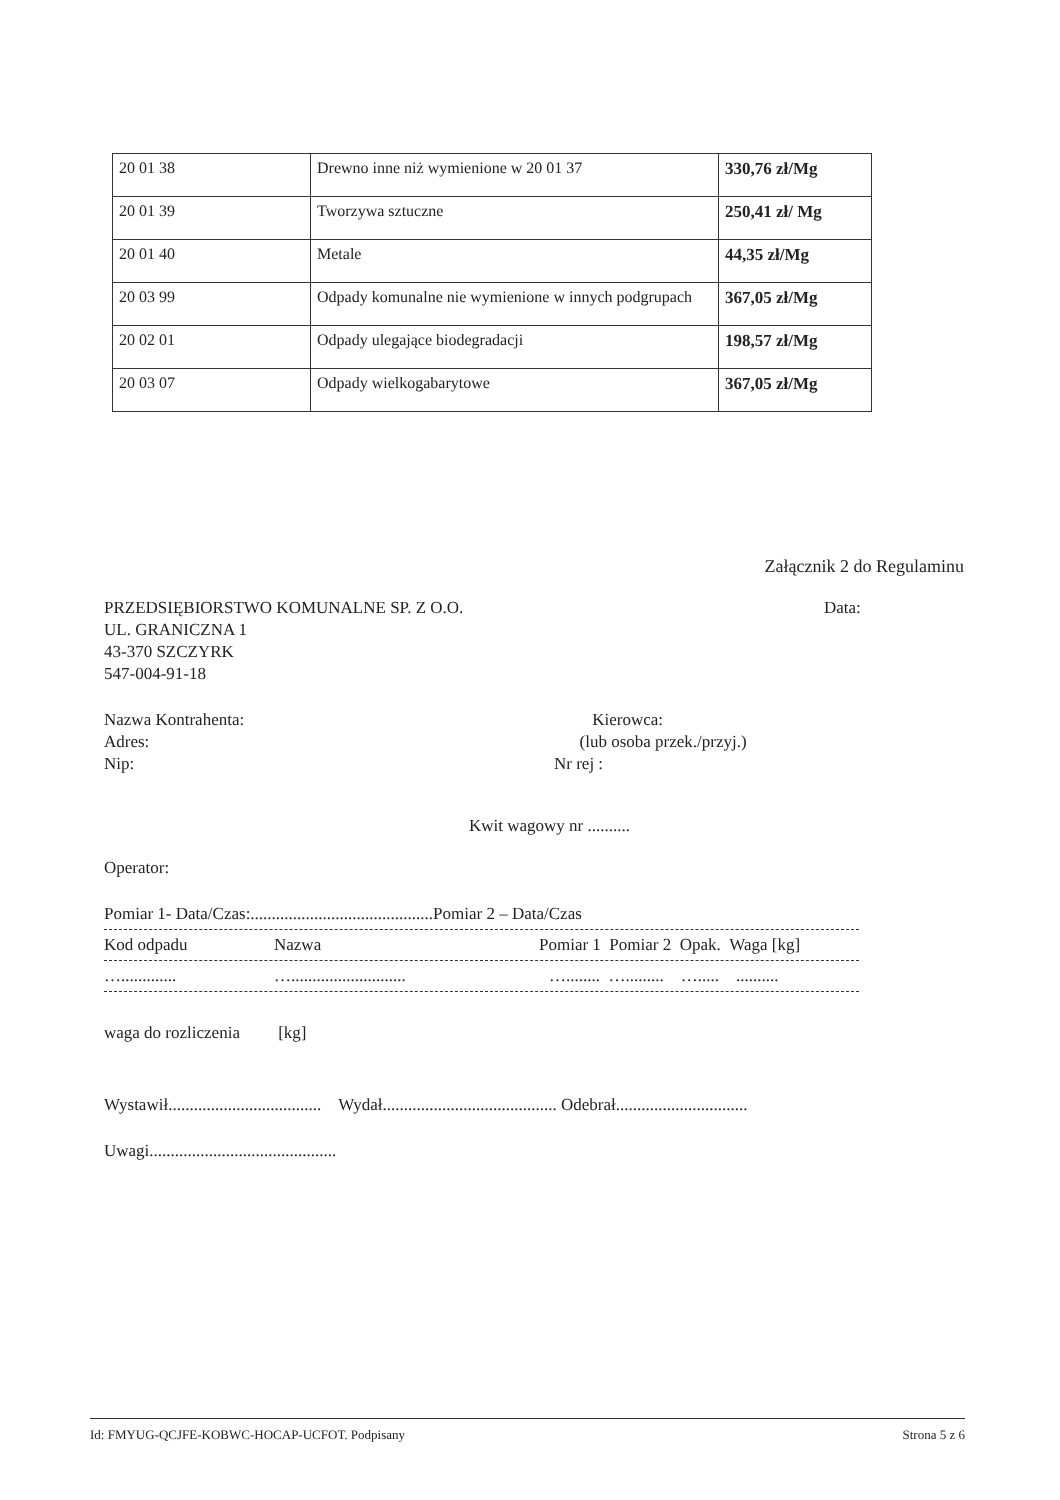| 20 01 38 | Drewno inne niż wymienione w 20 01 37 | 330,76 zł/Mg |
| 20 01 39 | Tworzywa sztuczne | 250,41 zł/ Mg |
| 20 01 40 | Metale | 44,35 zł/Mg |
| 20 03 99 | Odpady komunalne nie wymienione w innych podgrupach | 367,05 zł/Mg |
| 20 02 01 | Odpady ulegające biodegradacji | 198,57 zł/Mg |
| 20 03 07 | Odpady wielkogabarytowe | 367,05 zł/Mg |
Załącznik 2 do Regulaminu
PRZEDSIĘBIORSTWO KOMUNALNE SP. Z O.O.
UL. GRANICZNA 1
43-370 SZCZYRK
547-004-91-18
Data:
Nazwa Kontrahenta:
Adres:
Nip:
Kierowca:
(lub osoba przek./przyj.)
Nr rej :
Kwit wagowy nr ..........
Operator:
Pomiar 1- Data/Czas:...........................................Pomiar 2 – Data/Czas
Kod odpadu Nazwa Pomiar 1 Pomiar 2 Opak. Waga [kg]
…............. …........................... …........ …......... …..... ..........
waga do rozliczenia [kg]
Wystawił.................................... Wydał......................................... Odebrał...............................
Uwagi............................................
Id: FMYUG-QCJFE-KOBWC-HOCAP-UCFOT. Podpisany Strona 5 z 6